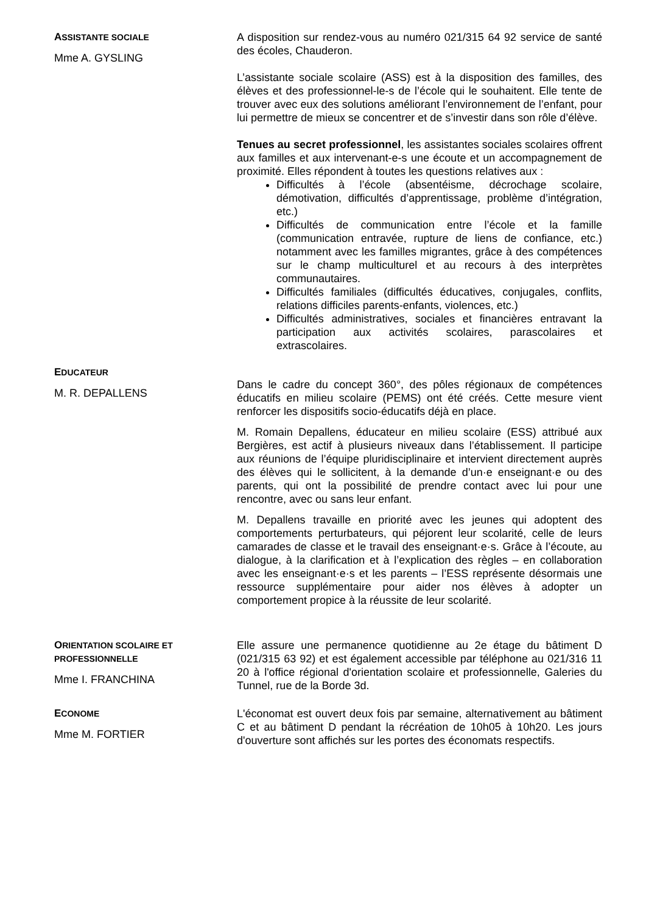ASSISTANTE SOCIALE
Mme A. GYSLING
A disposition sur rendez-vous au numéro 021/315 64 92 service de santé des écoles, Chauderon.
L’assistante sociale scolaire (ASS) est à la disposition des familles, des élèves et des professionnel-le-s de l’école qui le souhaitent. Elle tente de trouver avec eux des solutions améliorant l’environnement de l’enfant, pour lui permettre de mieux se concentrer et de s’investir dans son rôle d’élève.
Tenues au secret professionnel, les assistantes sociales scolaires offrent aux familles et aux intervenant-e-s une écoute et un accompagnement de proximité. Elles répondent à toutes les questions relatives aux :
Difficultés à l’école (absentéisme, décrochage scolaire, démotivation, difficultés d’apprentissage, problème d’intégration, etc.)
Difficultés de communication entre l’école et la famille (communication entravée, rupture de liens de confiance, etc.) notamment avec les familles migrantes, grâce à des compétences sur le champ multiculturel et au recours à des interprètes communautaires.
Difficultés familiales (difficultés éducatives, conjugales, conflits, relations difficiles parents-enfants, violences, etc.)
Difficultés administratives, sociales et financières entravant la participation aux activités scolaires, parascolaires et extrascolaires.
EDUCATEUR
M. R. DEPALLENS
Dans le cadre du concept 360°, des pôles régionaux de compétences éducatifs en milieu scolaire (PEMS) ont été créés. Cette mesure vient renforcer les dispositifs socio-éducatifs déjà en place.
M. Romain Depallens, éducateur en milieu scolaire (ESS) attribué aux Bergières, est actif à plusieurs niveaux dans l’établissement. Il participe aux réunions de l’équipe pluridisciplinaire et intervient directement auprès des élèves qui le sollicitent, à la demande d’un·e enseignant·e ou des parents, qui ont la possibilité de prendre contact avec lui pour une rencontre, avec ou sans leur enfant.
M. Depallens travaille en priorité avec les jeunes qui adoptent des comportements perturbateurs, qui péjorent leur scolarité, celle de leurs camarades de classe et le travail des enseignant·e·s. Grâce à l’écoute, au dialogue, à la clarification et à l’explication des règles – en collaboration avec les enseignant·e·s et les parents – l’ESS représente désormais une ressource supplémentaire pour aider nos élèves à adopter un comportement propice à la réussite de leur scolarité.
ORIENTATION SCOLAIRE ET PROFESSIONNELLE
Mme I. FRANCHINA
Elle assure une permanence quotidienne au 2e étage du bâtiment D (021/315 63 92) et est également accessible par téléphone au 021/316 11 20 à l'office régional d'orientation scolaire et professionnelle, Galeries du Tunnel, rue de la Borde 3d.
ECONOME
Mme M. FORTIER
L'économat est ouvert deux fois par semaine, alternativement au bâtiment C et au bâtiment D pendant la récréation de 10h05 à 10h20. Les jours d'ouverture sont affichés sur les portes des économats respectifs.